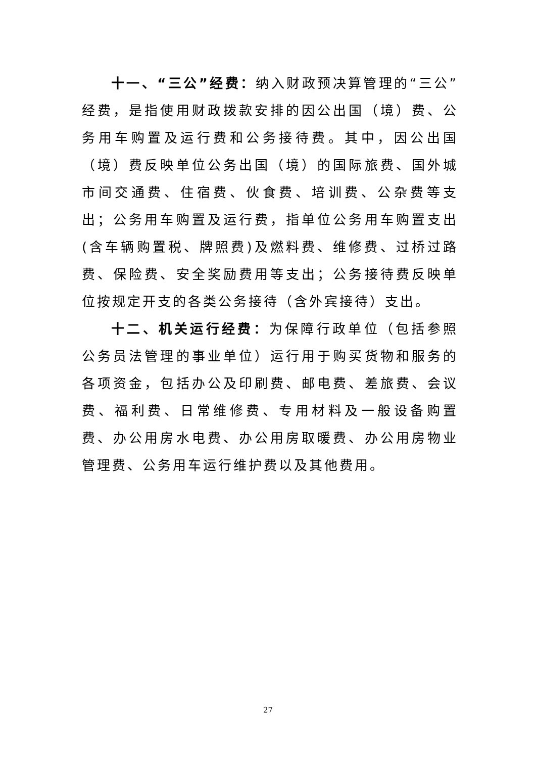十一、“三公”经费：纳入财政预决算管理的“三公”经费，是指使用财政拨款安排的因公出国（境）费、公务用车购置及运行费和公务接待费。其中，因公出国（境）费反映单位公务出国（境）的国际旅费、国外城市间交通费、住宿费、伙食费、培训费、公杂费等支出；公务用车购置及运行费，指单位公务用车购置支出(含车辆购置税、牌照费)及燃料费、维修费、过桥过路费、保险费、安全奖励费用等支出；公务接待费反映单位按规定开支的各类公务接待（含外宾接待）支出。
十二、机关运行经费：为保障行政单位（包括参照公务员法管理的事业单位）运行用于购买货物和服务的各项资金，包括办公及印刷费、邮电费、差旅费、会议费、福利费、日常维修费、专用材料及一般设备购置费、办公用房水电费、办公用房取暖费、办公用房物业管理费、公务用车运行维护费以及其他费用。
27